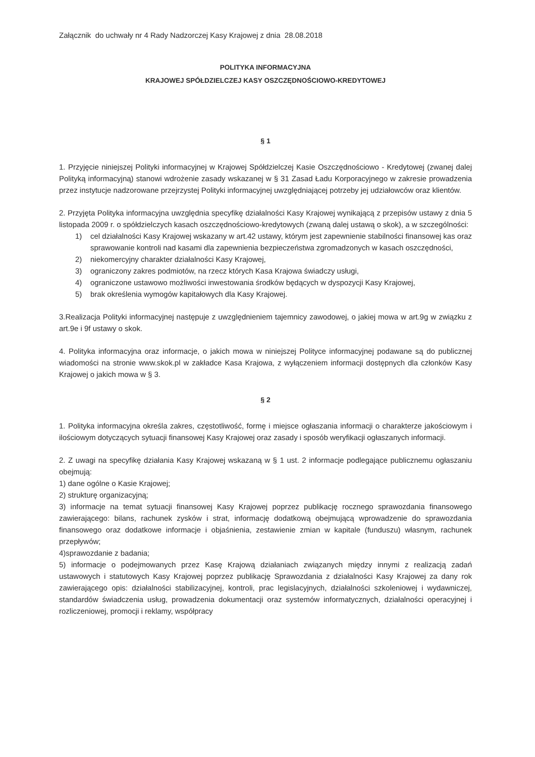Załącznik do uchwały nr 4 Rady Nadzorczej Kasy Krajowej z dnia 28.08.2018
POLITYKA INFORMACYJNA
KRAJOWEJ SPÓŁDZIELCZEJ KASY OSZCZĘDNOŚCIOWO-KREDYTOWEJ
§ 1
1. Przyjęcie niniejszej Polityki informacyjnej w Krajowej Spółdzielczej Kasie Oszczędnościowo - Kredytowej (zwanej dalej Polityką informacyjną) stanowi wdrożenie zasady wskazanej w § 31 Zasad Ładu Korporacyjnego w zakresie prowadzenia przez instytucje nadzorowane przejrzystej Polityki informacyjnej uwzględniającej potrzeby jej udziałowców oraz klientów.
2. Przyjęta Polityka informacyjna uwzględnia specyfikę działalności Kasy Krajowej wynikającą z przepisów ustawy z dnia 5 listopada 2009 r. o spółdzielczych kasach oszczędnościowo-kredytowych (zwaną dalej ustawą o skok), a w szczególności:
1) cel działalności Kasy Krajowej wskazany w art.42 ustawy, którym jest zapewnienie stabilności finansowej kas oraz sprawowanie kontroli nad kasami dla zapewnienia bezpieczeństwa zgromadzonych w kasach oszczędności,
2) niekomercyjny charakter działalności Kasy Krajowej,
3) ograniczony zakres podmiotów, na rzecz których Kasa Krajowa świadczy usługi,
4) ograniczone ustawowo możliwości inwestowania środków będących w dyspozycji Kasy Krajowej,
5) brak określenia wymogów kapitałowych dla Kasy Krajowej.
3.Realizacja Polityki informacyjnej następuje z uwzględnieniem tajemnicy zawodowej, o jakiej mowa w art.9g w związku z art.9e i 9f ustawy o skok.
4. Polityka informacyjna oraz informacje, o jakich mowa w niniejszej Polityce informacyjnej podawane są do publicznej wiadomości na stronie www.skok.pl w zakładce Kasa Krajowa, z wyłączeniem informacji dostępnych dla członków Kasy Krajowej o jakich mowa w § 3.
§ 2
1. Polityka informacyjna określa zakres, częstotliwość, formę i miejsce ogłaszania informacji o charakterze jakościowym i ilościowym dotyczących sytuacji finansowej Kasy Krajowej oraz zasady i sposób weryfikacji ogłaszanych informacji.
2. Z uwagi na specyfikę działania Kasy Krajowej wskazaną w § 1 ust. 2 informacje podlegające publicznemu ogłaszaniu obejmują:
1) dane ogólne o Kasie Krajowej;
2) strukturę organizacyjną;
3) informacje na temat sytuacji finansowej Kasy Krajowej poprzez publikację rocznego sprawozdania finansowego zawierającego: bilans, rachunek zysków i strat, informację dodatkową obejmującą wprowadzenie do sprawozdania finansowego oraz dodatkowe informacje i objaśnienia, zestawienie zmian w kapitale (funduszu) własnym, rachunek przepływów;
4)sprawozdanie z badania;
5) informacje o podejmowanych przez Kasę Krajową działaniach związanych między innymi z realizacją zadań ustawowych i statutowych Kasy Krajowej poprzez publikację Sprawozdania z działalności Kasy Krajowej za dany rok zawierającego opis: działalności stabilizacyjnej, kontroli, prac legislacyjnych, działalności szkoleniowej i wydawniczej, standardów świadczenia usług, prowadzenia dokumentacji oraz systemów informatycznych, działalności operacyjnej i rozliczeniowej, promocji i reklamy, współpracy